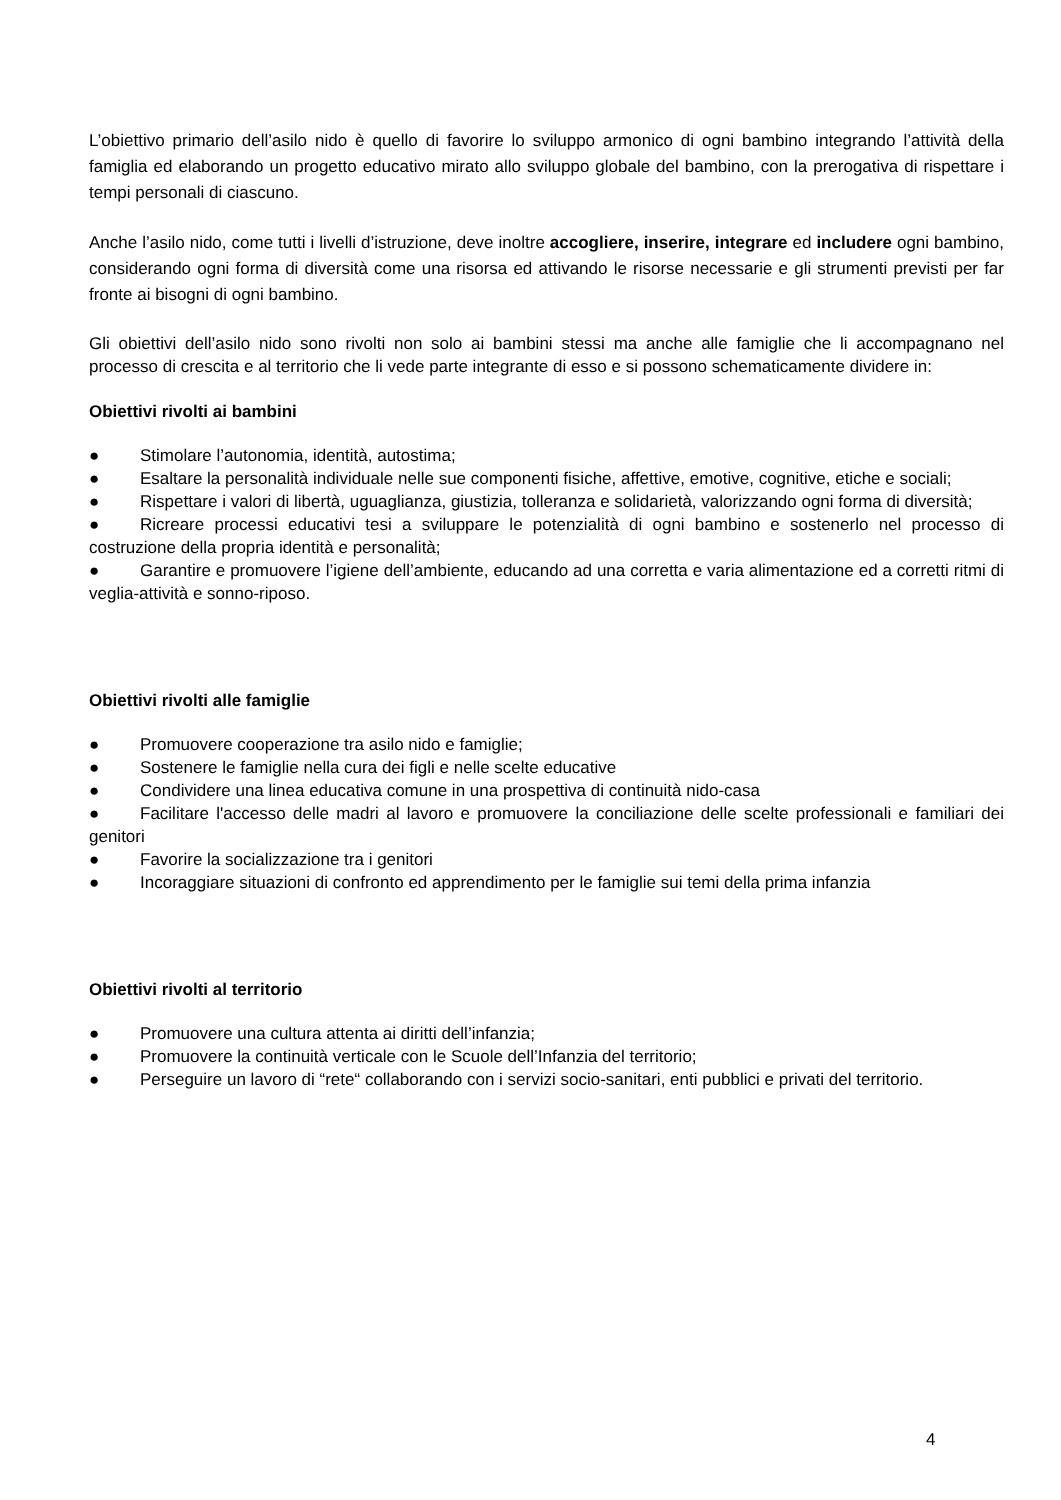L’obiettivo primario dell’asilo nido è quello di favorire lo sviluppo armonico di ogni bambino integrando l’attività della famiglia ed elaborando un progetto educativo mirato allo sviluppo globale del bambino, con la prerogativa di rispettare i tempi personali di ciascuno.
Anche l’asilo nido, come tutti i livelli d’istruzione, deve inoltre accogliere, inserire, integrare ed includere ogni bambino, considerando ogni forma di diversità come una risorsa ed attivando le risorse necessarie e gli strumenti previsti per far fronte ai bisogni di ogni bambino.
Gli obiettivi dell’asilo nido sono rivolti non solo ai bambini stessi ma anche alle famiglie che li accompagnano nel processo di crescita e al territorio che li vede parte integrante di esso e si possono schematicamente dividere in:
Obiettivi rivolti ai bambini
● Stimolare l’autonomia, identità, autostima;
● Esaltare la personalità individuale nelle sue componenti fisiche, affettive, emotive, cognitive, etiche e sociali;
● Rispettare i valori di libertà, uguaglianza, giustizia, tolleranza e solidarietà, valorizzando ogni forma di diversità;
● Ricreare processi educativi tesi a sviluppare le potenzialità di ogni bambino e sostenerlo nel processo di costruzione della propria identità e personalità;
● Garantire e promuovere l’igiene dell’ambiente, educando ad una corretta e varia alimentazione ed a corretti ritmi di veglia-attività e sonno-riposo.
Obiettivi rivolti alle famiglie
● Promuovere cooperazione tra asilo nido e famiglie;
● Sostenere le famiglie nella cura dei figli e nelle scelte educative
● Condividere una linea educativa comune in una prospettiva di continuità nido-casa
● Facilitare l'accesso delle madri al lavoro e promuovere la conciliazione delle scelte professionali e familiari dei genitori
● Favorire la socializzazione tra i genitori
● Incoraggiare situazioni di confronto ed apprendimento per le famiglie sui temi della prima infanzia
Obiettivi rivolti al territorio
● Promuovere una cultura attenta ai diritti dell’infanzia;
● Promuovere la continuità verticale con le Scuole dell’Infanzia del territorio;
● Perseguire un lavoro di “rete“ collaborando con i servizi socio-sanitari, enti pubblici e privati del territorio.
4